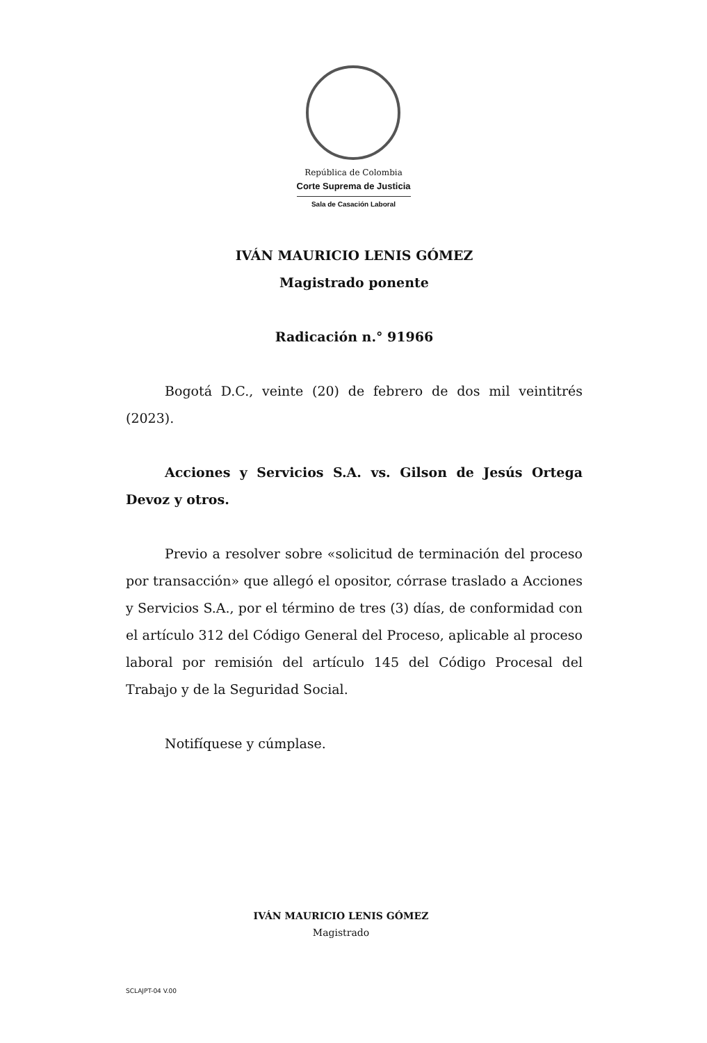República de Colombia
Corte Suprema de Justicia
Sala de Casación Laboral
IVÁN MAURICIO LENIS GÓMEZ
Magistrado ponente
Radicación n.° 91966
Bogotá D.C., veinte (20) de febrero de dos mil veintitrés (2023).
Acciones y Servicios S.A. vs. Gilson de Jesús Ortega Devoz y otros.
Previo a resolver sobre «solicitud de terminación del proceso por transacción» que allegó el opositor, córrase traslado a Acciones y Servicios S.A., por el término de tres (3) días, de conformidad con el artículo 312 del Código General del Proceso, aplicable al proceso laboral por remisión del artículo 145 del Código Procesal del Trabajo y de la Seguridad Social.
Notifíquese y cúmplase.
IVÁN MAURICIO LENIS GÓMEZ
Magistrado
SCLAJPT-04 V.00